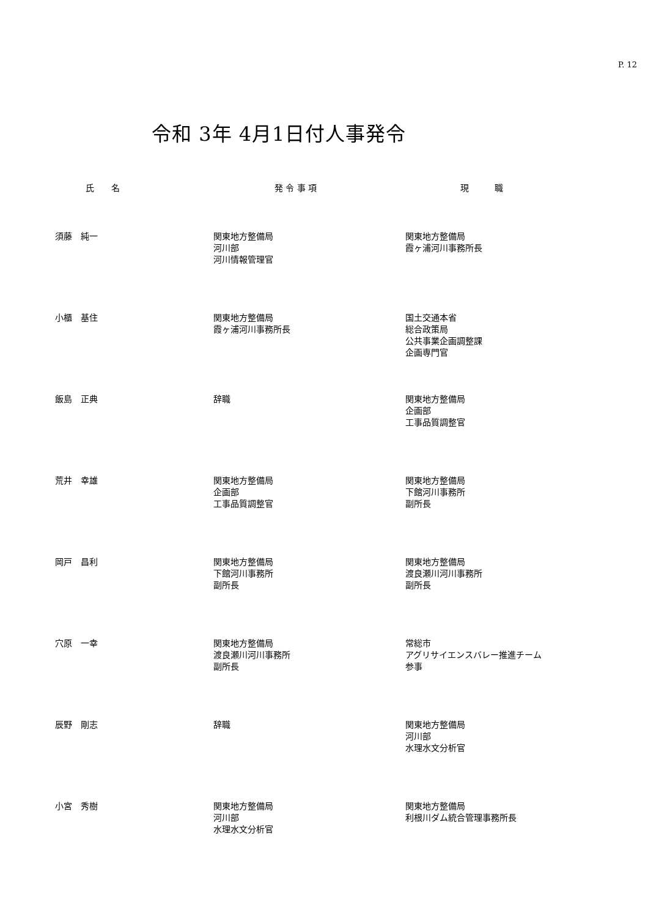P. 12
令和 3年 4月1日付人事発令
| 氏 名 | 発 令 事 項 | 現 職 |
| --- | --- | --- |
| 須藤 純一 | 関東地方整備局 河川部 河川情報管理官 | 関東地方整備局 霞ヶ浦河川事務所長 |
| 小櫃 基住 | 関東地方整備局 霞ヶ浦河川事務所長 | 国土交通本省 総合政策局 公共事業企画調整課 企画専門官 |
| 飯島 正典 | 辞職 | 関東地方整備局 企画部 工事品質調整官 |
| 荒井 幸雄 | 関東地方整備局 企画部 工事品質調整官 | 関東地方整備局 下館河川事務所 副所長 |
| 岡戸 昌利 | 関東地方整備局 下館河川事務所 副所長 | 関東地方整備局 渡良瀬川河川事務所 副所長 |
| 穴原 一幸 | 関東地方整備局 渡良瀬川河川事務所 副所長 | 常総市 アグリサイエンスバレー推進チーム 参事 |
| 辰野 剛志 | 辞職 | 関東地方整備局 河川部 水理水文分析官 |
| 小宮 秀樹 | 関東地方整備局 河川部 水理水文分析官 | 関東地方整備局 利根川ダム統合管理事務所長 |